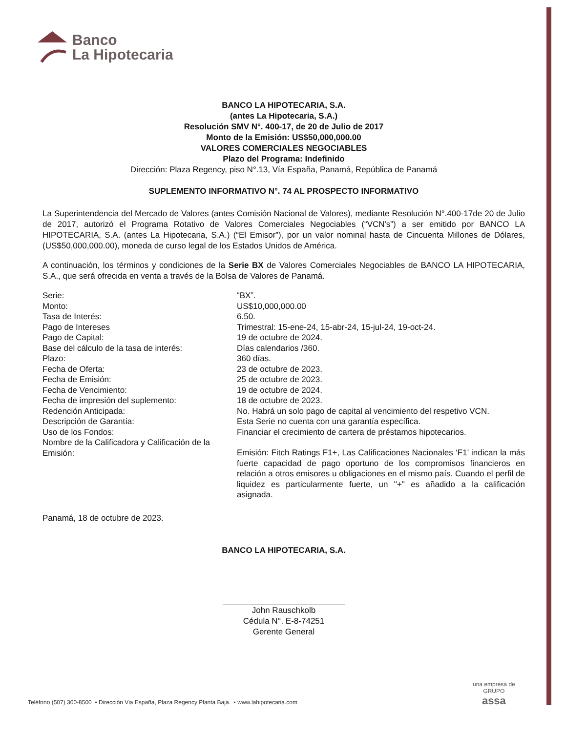Banco
La Hipotecaria
BANCO LA HIPOTECARIA, S.A.
(antes La Hipotecaria, S.A.)
Resolución SMV N°. 400-17, de 20 de Julio de 2017
Monto de la Emisión: US$50,000,000.00
VALORES COMERCIALES NEGOCIABLES
Plazo del Programa: Indefinido
Dirección: Plaza Regency, piso N°.13, Vía España, Panamá, República de Panamá
SUPLEMENTO INFORMATIVO N°. 74 AL PROSPECTO INFORMATIVO
La Superintendencia del Mercado de Valores (antes Comisión Nacional de Valores), mediante Resolución N°.400-17de 20 de Julio de 2017, autorizó el Programa Rotativo de Valores Comerciales Negociables (“VCN's”) a ser emitido por BANCO LA HIPOTECARIA, S.A. (antes La Hipotecaria, S.A.) (“El Emisor”), por un valor nominal hasta de Cincuenta Millones de Dólares, (US$50,000,000.00), moneda de curso legal de los Estados Unidos de América.
A continuación, los términos y condiciones de la Serie BX de Valores Comerciales Negociables de BANCO LA HIPOTECARIA, S.A., que será ofrecida en venta a través de la Bolsa de Valores de Panamá.
| Serie: | “BX”. |
| Monto: | US$10,000,000.00 |
| Tasa de Interés: | 6.50. |
| Pago de Intereses | Trimestral: 15-ene-24, 15-abr-24, 15-jul-24, 19-oct-24. |
| Pago de Capital: | 19 de octubre de 2024. |
| Base del cálculo de la tasa de interés: | Días calendarios /360. |
| Plazo: | 360 días. |
| Fecha de Oferta: | 23 de octubre de 2023. |
| Fecha de Emisión: | 25 de octubre de 2023. |
| Fecha de Vencimiento: | 19 de octubre de 2024. |
| Fecha de impresión del suplemento: | 18 de octubre de 2023. |
| Redención Anticipada: | No. Habrá un solo pago de capital al vencimiento del respetivo VCN. |
| Descripción de Garantía: | Esta Serie no cuenta con una garantía específica. |
| Uso de los Fondos: | Financiar el crecimiento de cartera de préstamos hipotecarios. |
| Nombre de la Calificadora y Calificación de la Emisión: | Emisión: Fitch Ratings F1+, Las Calificaciones Nacionales ‘F1’ indican la más fuerte capacidad de pago oportuno de los compromisos financieros en relación a otros emisores u obligaciones en el mismo país. Cuando el perfil de liquidez es particularmente fuerte, un "+" es añadido a la calificación asignada. |
Panamá, 18 de octubre de 2023.
BANCO LA HIPOTECARIA, S.A.
John Rauschkolb
Cédula N°. E-8-74251
Gerente General
una empresa de
GRUPO
assa
Teléfono (507) 300-8500 ▪ Dirección Via España, Plaza Regency Planta Baja. ▪ www.lahipotecaria.com